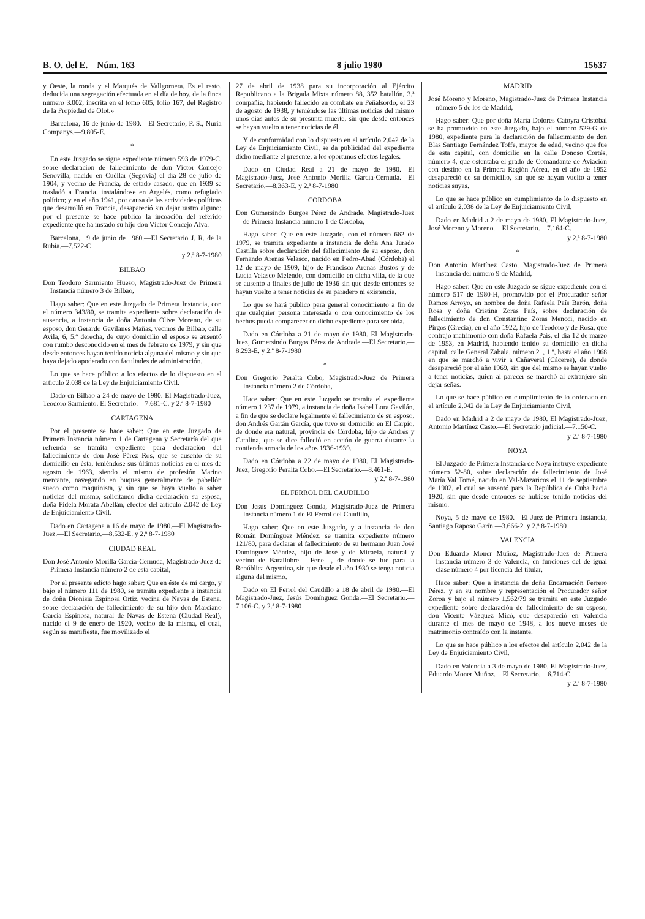B. O. del E.—Núm. 163 8 julio 1980 15637
y Oeste, la ronda y el Marqués de Vallgornera. Es el resto, deducida una segregación efectuada en el día de hoy, de la finca número 3.002, inscrita en el tomo 605, folio 167, del Registro de la Propiedad de Olot.»
Barcelona, 16 de junio de 1980.—El Secretario, P. S., Nuria Companys.—9.805-E.
*
En este Juzgado se sigue expediente número 593 de 1979-C, sobre declaración de fallecimiento de don Víctor Concejo Senovilla, nacido en Cuéllar (Segovia) el día 28 de julio de 1904, y vecino de Francia, de estado casado, que en 1939 se trasladó a Francia, instalándose en Argelés, como refugiado político; y en el año 1941, por causa de las actividades políticas que desarrolló en Francia, desapareció sin dejar rastro alguno; por el presente se hace público la incoación del referido expediente que ha instado su hijo don Víctor Concejo Alva.
Barcelona, 19 de junio de 1980.—El Secretario J. R. de la Rubia.—7.522-C
y 2.ª 8-7-1980
BILBAO
Don Teodoro Sarmiento Hueso, Magistrado-Juez de Primera Instancia número 3 de Bilbao,
Hago saber: Que en este Juzgado de Primera Instancia, con el número 343/80, se tramita expediente sobre declaración de ausencia, a instancia de doña Antonia Olive Moreno, de su esposo, don Gerardo Gavilanes Mañas, vecinos de Bilbao, calle Avila, 6, 5.º derecha, de cuyo domicilio el esposo se ausentó con rumbo desconocido en el mes de febrero de 1979, y sin que desde entonces hayan tenido noticia alguna del mismo y sin que haya dejado apoderado con facultades de administración.
Lo que se hace público a los efectos de lo dispuesto en el artículo 2.038 de la Ley de Enjuiciamiento Civil.
Dado en Bilbao a 24 de mayo de 1980. El Magistrado-Juez, Teodoro Sarmiento. El Secretario.—7.681-C. y 2.ª 8-7-1980
CARTAGENA
Por el presente se hace saber: Que en este Juzgado de Primera Instancia número 1 de Cartagena y Secretaría del que refrenda se tramita expediente para declaración del fallecimiento de don José Pérez Ros, que se ausentó de su domicilio en ésta, teniéndose sus últimas noticias en el mes de agosto de 1963, siendo el mismo de profesión Marino mercante, navegando en buques generalmente de pabellón sueco como maquinista, y sin que se haya vuelto a saber noticias del mismo, solicitando dicha declaración su esposa, doña Fidela Morata Abellán, efectos del artículo 2.042 de Ley de Enjuiciamiento Civil.
Dado en Cartagena a 16 de mayo de 1980.—El Magistrado-Juez.—El Secretario.—8.532-E. y 2.ª 8-7-1980
CIUDAD REAL
Don José Antonio Morilla García-Cernuda, Magistrado-Juez de Primera Instancia número 2 de esta capital,
Por el presente edicto hago saber: Que en éste de mi cargo, y bajo el número 111 de 1980, se tramita expediente a instancia de doña Dionisia Espinosa Ortiz, vecina de Navas de Estena, sobre declaración de fallecimiento de su hijo don Marciano García Espinosa, natural de Navas de Estena (Ciudad Real), nacido el 9 de enero de 1920, vecino de la misma, el cual, según se manifiesta, fue movilizado el
27 de abril de 1938 para su incorporación al Ejército Republicano a la Brigada Mixta número 88, 352 batallón, 3.ª compañía, habiendo fallecido en combate en Peñalsordo, el 23 de agosto de 1938, y teniéndose las últimas noticias del mismo unos días antes de su presunta muerte, sin que desde entonces se hayan vuelto a tener noticias de él.
Y de conformidad con lo dispuesto en el artículo 2.042 de la Ley de Enjuiciamiento Civil, se da publicidad del expediente dicho mediante el presente, a los oportunos efectos legales.
Dado en Ciudad Real a 21 de mayo de 1980.—El Magistrado-Juez, José Antonio Morilla García-Cernuda.—El Secretario.—8.363-E. y 2.ª 8-7-1980
CORDOBA
Don Gumersindo Burgos Pérez de Andrade, Magistrado-Juez de Primera Instancia número 1 de Córdoba,
Hago saber: Que en este Juzgado, con el número 662 de 1979, se tramita expediente a instancia de doña Ana Jurado Castilla sobre declaración del fallecimiento de su esposo, don Fernando Arenas Velasco, nacido en Pedro-Abad (Córdoba) el 12 de mayo de 1909, hijo de Francisco Arenas Bustos y de Lucía Velasco Melendo, con domicilio en dicha villa, de la que se ausentó a finales de julio de 1936 sin que desde entonces se hayan vuelto a tener noticias de su paradero ni existencia.
Lo que se hará público para general conocimiento a fin de que cualquier persona interesada o con conocimiento de los hechos pueda comparecer en dicho expediente para ser oída.
Dado en Córdoba a 21 de mayo de 1980. El Magistrado-Juez, Gumersindo Burgos Pérez de Andrade.—El Secretario.—8.293-E. y 2.ª 8-7-1980
*
Don Gregorio Peralta Cobo, Magistrado-Juez de Primera Instancia número 2 de Córdoba,
Hace saber: Que en este Juzgado se tramita el expediente número 1.237 de 1979, a instancia de doña Isabel Lora Gavilán, a fin de que se declare legalmente el fallecimiento de su esposo, don Andrés Gaitán García, que tuvo su domicilio en El Carpio, de donde era natural, provincia de Córdoba, hijo de Andrés y Catalina, que se dice falleció en acción de guerra durante la contienda armada de los años 1936-1939.
Dado en Córdoba a 22 de mayo de 1980. El Magistrado-Juez, Gregorio Peralta Cobo.—El Secretario.—8.461-E.
y 2.ª 8-7-1980
EL FERROL DEL CAUDILLO
Don Jesús Domínguez Gonda, Magistrado-Juez de Primera Instancia número 1 de El Ferrol del Caudillo,
Hago saber: Que en este Juzgado, y a instancia de don Román Domínguez Méndez, se tramita expediente número 121/80, para declarar el fallecimiento de su hermano Juan José Domínguez Méndez, hijo de José y de Micaela, natural y vecino de Barallobre —Fene—, de donde se fue para la República Argentina, sin que desde el año 1930 se tenga noticia alguna del mismo.
Dado en El Ferrol del Caudillo a 18 de abril de 1980.—El Magistrado-Juez, Jesús Domínguez Gonda.—El Secretario.—7.106-C. y 2.ª 8-7-1980
MADRID
José Moreno y Moreno, Magistrado-Juez de Primera Instancia número 5 de los de Madrid,
Hago saber: Que por doña María Dolores Catoyra Cristóbal se ha promovido en este Juzgado, bajo el número 529-G de 1980, expediente para la declaración de fallecimiento de don Blas Santiago Fernández Toffe, mayor de edad, vecino que fue de esta capital, con domicilio en la calle Donoso Cortés, número 4, que ostentaba el grado de Comandante de Aviación con destino en la Primera Región Aérea, en el año de 1952 desapareció de su domicilio, sin que se hayan vuelto a tener noticias suyas.
Lo que se hace público en cumplimiento de lo dispuesto en el artículo 2.038 de la Ley de Enjuiciamiento Civil.
Dado en Madrid a 2 de mayo de 1980. El Magistrado-Juez, José Moreno y Moreno.—El Secretario.—7.164-C.
y 2.ª 8-7-1980
*
Don Antonio Martínez Casto, Magistrado-Juez de Primera Instancia del número 9 de Madrid,
Hago saber: Que en este Juzgado se sigue expediente con el número 517 de 1980-H, promovido por el Procurador señor Ramos Arroyo, en nombre de doña Rafaela País Barón, doña Rosa y doña Cristina Zoras País, sobre declaración de fallecimiento de don Constantino Zoras Mencci, nacido en Pirgos (Grecia), en el año 1922, hijo de Teodoro y de Rosa, que contrajo matrimonio con doña Rafaela País, el día 12 de marzo de 1953, en Madrid, habiendo tenido su domicilio en dicha capital, calle General Zabala, número 21, 1.º, hasta el año 1968 en que se marchó a vivir a Cañaveral (Cáceres), de donde desapareció por el año 1969, sin que del mismo se hayan vuelto a tener noticias, quien al parecer se marchó al extranjero sin dejar señas.
Lo que se hace público en cumplimiento de lo ordenado en el artículo 2.042 de la Ley de Enjuiciamiento Civil.
Dado en Madrid a 2 de mayo de 1980. El Magistrado-Juez, Antonio Martínez Casto.—El Secretario judicial.—7.150-C.
y 2.ª 8-7-1980
NOYA
El Juzgado de Primera Instancia de Noya instruye expediente número 52-80, sobre declaración de fallecimiento de José María Val Tomé, nacido en Val-Mazaricos el 11 de septiembre de 1902, el cual se ausentó para la República de Cuba hacia 1920, sin que desde entonces se hubiese tenido noticias del mismo.
Noya, 5 de mayo de 1980.—El Juez de Primera Instancia, Santiago Raposo Garín.—3.666-2. y 2.ª 8-7-1980
VALENCIA
Don Eduardo Moner Muñoz, Magistrado-Juez de Primera Instancia número 3 de Valencia, en funciones del de igual clase número 4 por licencia del titular,
Hace saber: Que a instancia de doña Encarnación Ferrero Pérez, y en su nombre y representación el Procurador señor Zoroa y bajo el número 1.562/79 se tramita en este Juzgado expediente sobre declaración de fallecimiento de su esposo, don Vicente Vázquez Micó, que desapareció en Valencia durante el mes de mayo de 1948, a los nueve meses de matrimonio contraído con la instante.
Lo que se hace público a los efectos del artículo 2.042 de la Ley de Enjuiciamiento Civil.
Dado en Valencia a 3 de mayo de 1980. El Magistrado-Juez, Eduardo Moner Muñoz.—El Secretario.—6.714-C.
y 2.ª 8-7-1980